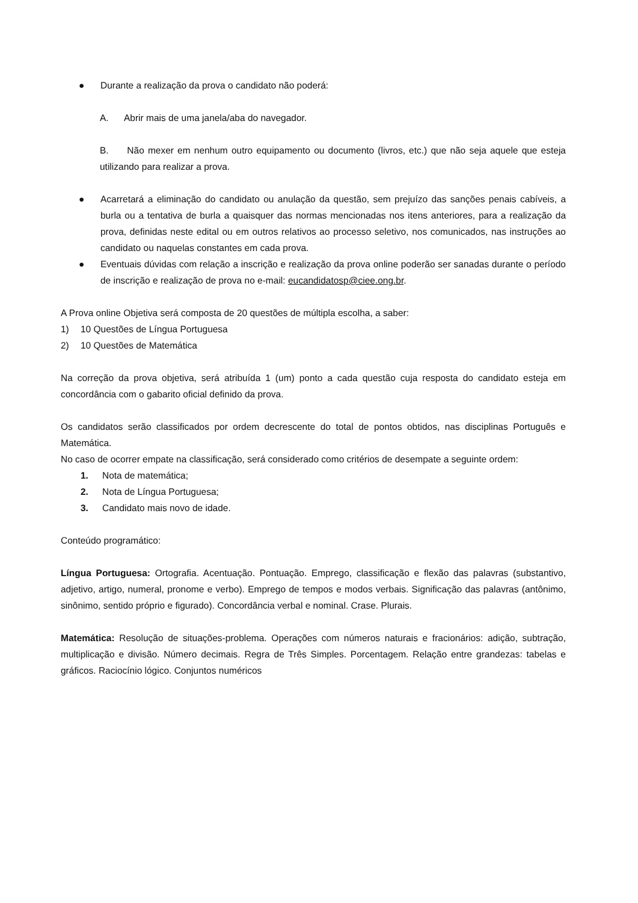● Durante a realização da prova o candidato não poderá:
A. Abrir mais de uma janela/aba do navegador.
B. Não mexer em nenhum outro equipamento ou documento (livros, etc.) que não seja aquele que esteja utilizando para realizar a prova.
● Acarretará a eliminação do candidato ou anulação da questão, sem prejuízo das sanções penais cabíveis, a burla ou a tentativa de burla a quaisquer das normas mencionadas nos itens anteriores, para a realização da prova, definidas neste edital ou em outros relativos ao processo seletivo, nos comunicados, nas instruções ao candidato ou naquelas constantes em cada prova.
● Eventuais dúvidas com relação a inscrição e realização da prova online poderão ser sanadas durante o período de inscrição e realização de prova no e-mail: eucandidatosp@ciee.ong.br.
A Prova online Objetiva será composta de 20 questões de múltipla escolha, a saber:
1) 10 Questões de Língua Portuguesa
2) 10 Questões de Matemática
Na correção da prova objetiva, será atribuída 1 (um) ponto a cada questão cuja resposta do candidato esteja em concordância com o gabarito oficial definido da prova.
Os candidatos serão classificados por ordem decrescente do total de pontos obtidos, nas disciplinas Português e Matemática.
No caso de ocorrer empate na classificação, será considerado como critérios de desempate a seguinte ordem:
1. Nota de matemática;
2. Nota de Língua Portuguesa;
3. Candidato mais novo de idade.
Conteúdo programático:
Língua Portuguesa: Ortografia. Acentuação. Pontuação. Emprego, classificação e flexão das palavras (substantivo, adjetivo, artigo, numeral, pronome e verbo). Emprego de tempos e modos verbais. Significação das palavras (antônimo, sinônimo, sentido próprio e figurado). Concordância verbal e nominal. Crase. Plurais.
Matemática: Resolução de situações-problema. Operações com números naturais e fracionários: adição, subtração, multiplicação e divisão. Número decimais. Regra de Três Simples. Porcentagem. Relação entre grandezas: tabelas e gráficos. Raciocínio lógico. Conjuntos numéricos